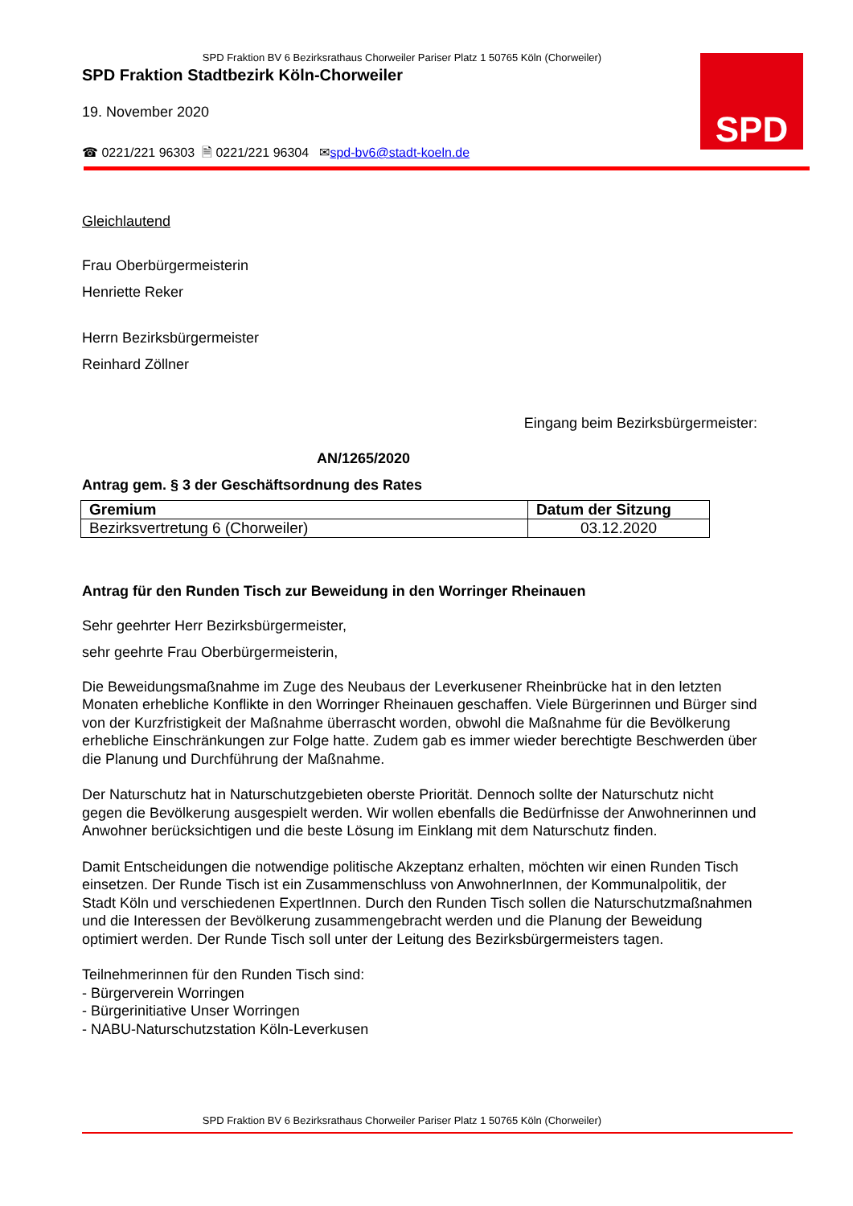SPD Fraktion BV 6 Bezirksrathaus Chorweiler Pariser Platz 1 50765 Köln (Chorweiler)
SPD
SPD Fraktion Stadtbezirk Köln-Chorweiler
19. November 2020
☎ 0221/221 96303 🗎 0221/221 96304 ✉spd-bv6@stadt-koeln.de
Gleichlautend
Frau Oberbürgermeisterin
Henriette Reker
Herrn Bezirksbürgermeister
Reinhard Zöllner
Eingang beim Bezirksbürgermeister:
AN/1265/2020
Antrag gem. § 3 der Geschäftsordnung des Rates
| Gremium | Datum der Sitzung |
| --- | --- |
| Bezirksvertretung 6 (Chorweiler) | 03.12.2020 |
Antrag für den Runden Tisch zur Beweidung in den Worringer Rheinauen
Sehr geehrter Herr Bezirksbürgermeister,
sehr geehrte Frau Oberbürgermeisterin,
Die Beweidungsmaßnahme im Zuge des Neubaus der Leverkusener Rheinbrücke hat in den letzten Monaten erhebliche Konflikte in den Worringer Rheinauen geschaffen. Viele Bürgerinnen und Bürger sind von der Kurzfristigkeit der Maßnahme überrascht worden, obwohl die Maßnahme für die Bevölkerung erhebliche Einschränkungen zur Folge hatte. Zudem gab es immer wieder berechtigte Beschwerden über die Planung und Durchführung der Maßnahme.
Der Naturschutz hat in Naturschutzgebieten oberste Priorität. Dennoch sollte der Naturschutz nicht gegen die Bevölkerung ausgespielt werden. Wir wollen ebenfalls die Bedürfnisse der Anwohnerinnen und Anwohner berücksichtigen und die beste Lösung im Einklang mit dem Naturschutz finden.
Damit Entscheidungen die notwendige politische Akzeptanz erhalten, möchten wir einen Runden Tisch einsetzen. Der Runde Tisch ist ein Zusammenschluss von AnwohnerInnen, der Kommunalpolitik, der Stadt Köln und verschiedenen ExpertInnen. Durch den Runden Tisch sollen die Naturschutzmaßnahmen und die Interessen der Bevölkerung zusammengebracht werden und die Planung der Beweidung optimiert werden. Der Runde Tisch soll unter der Leitung des Bezirksbürgermeisters tagen.
Teilnehmerinnen für den Runden Tisch sind:
- Bürgerverein Worringen
- Bürgerinitiative Unser Worringen
- NABU-Naturschutzstation Köln-Leverkusen
SPD Fraktion BV 6 Bezirksrathaus Chorweiler Pariser Platz 1 50765 Köln (Chorweiler)